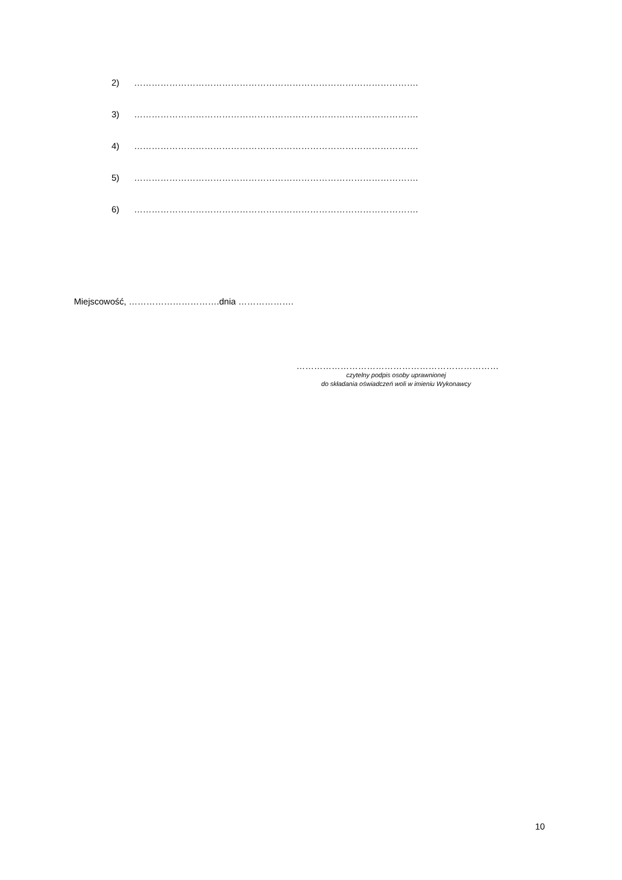2) …………………………………………………………………………………….
3) …………………………………………………………………………………….
4) …………………………………………………………………………………….
5) …………………………………………………………………………………….
6) …………………………………………………………………………………….
Miejscowość, ………………………….dnia ……………….
……………………………………………………………
czytelny podpis osoby uprawnionej
do składania oświadczeń woli w imieniu Wykonawcy
10